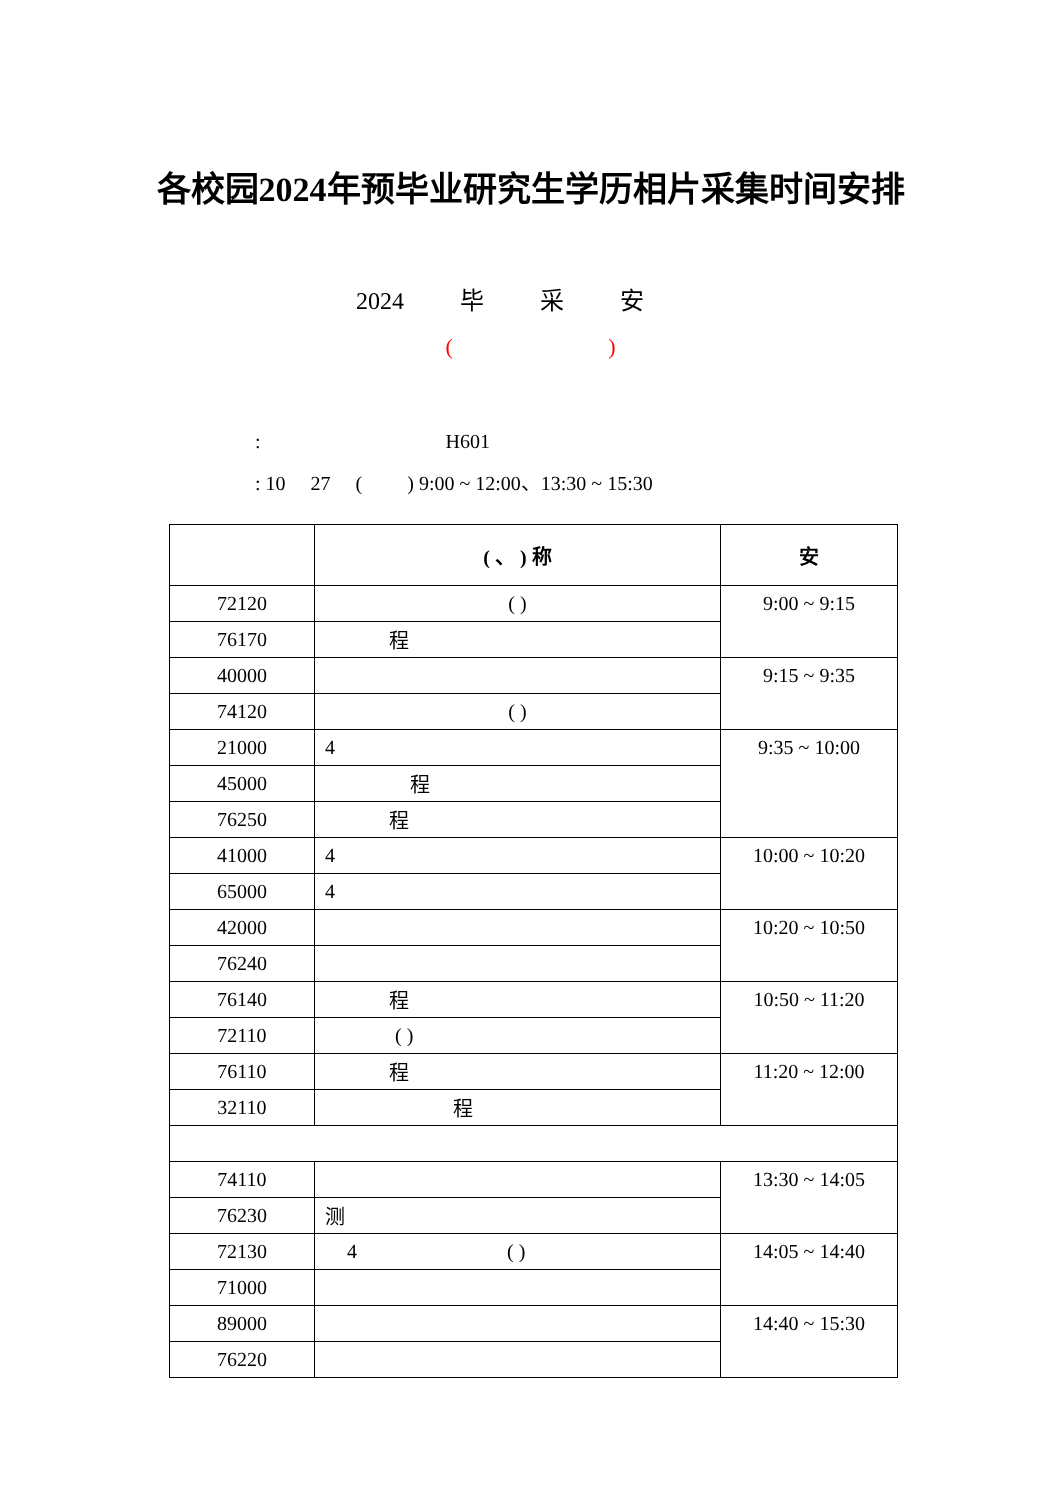各校园2024年预毕业研究生学历相片采集时间安排
2024 毕 采 安
( )
: H601
: 10 27 ( ) 9:00 ~ 12:00、13:30 ~ 15:30
| | ( 、 ) 称 | 安 |
| --- | --- | --- |
| 72120 | ( ) | 9:00 ~ 9:15 |
| 76170 | 程 | |
| 40000 | | 9:15 ~ 9:35 |
| 74120 | ( ) | |
| 21000 | 4 | 9:35 ~ 10:00 |
| 45000 | 程 | |
| 76250 | 程 | |
| 41000 | 4 | 10:00 ~ 10:20 |
| 65000 | 4 | |
| 42000 | | 10:20 ~ 10:50 |
| 76240 | | |
| 76140 | 程 | 10:50 ~ 11:20 |
| 72110 | ( ) | |
| 76110 | 程 | 11:20 ~ 12:00 |
| 32110 | 程 | |
| 74110 | | 13:30 ~ 14:05 |
| 76230 | 测 | |
| 72130 | 4 ( ) | 14:05 ~ 14:40 |
| 71000 | | |
| 89000 | | 14:40 ~ 15:30 |
| 76220 | | |